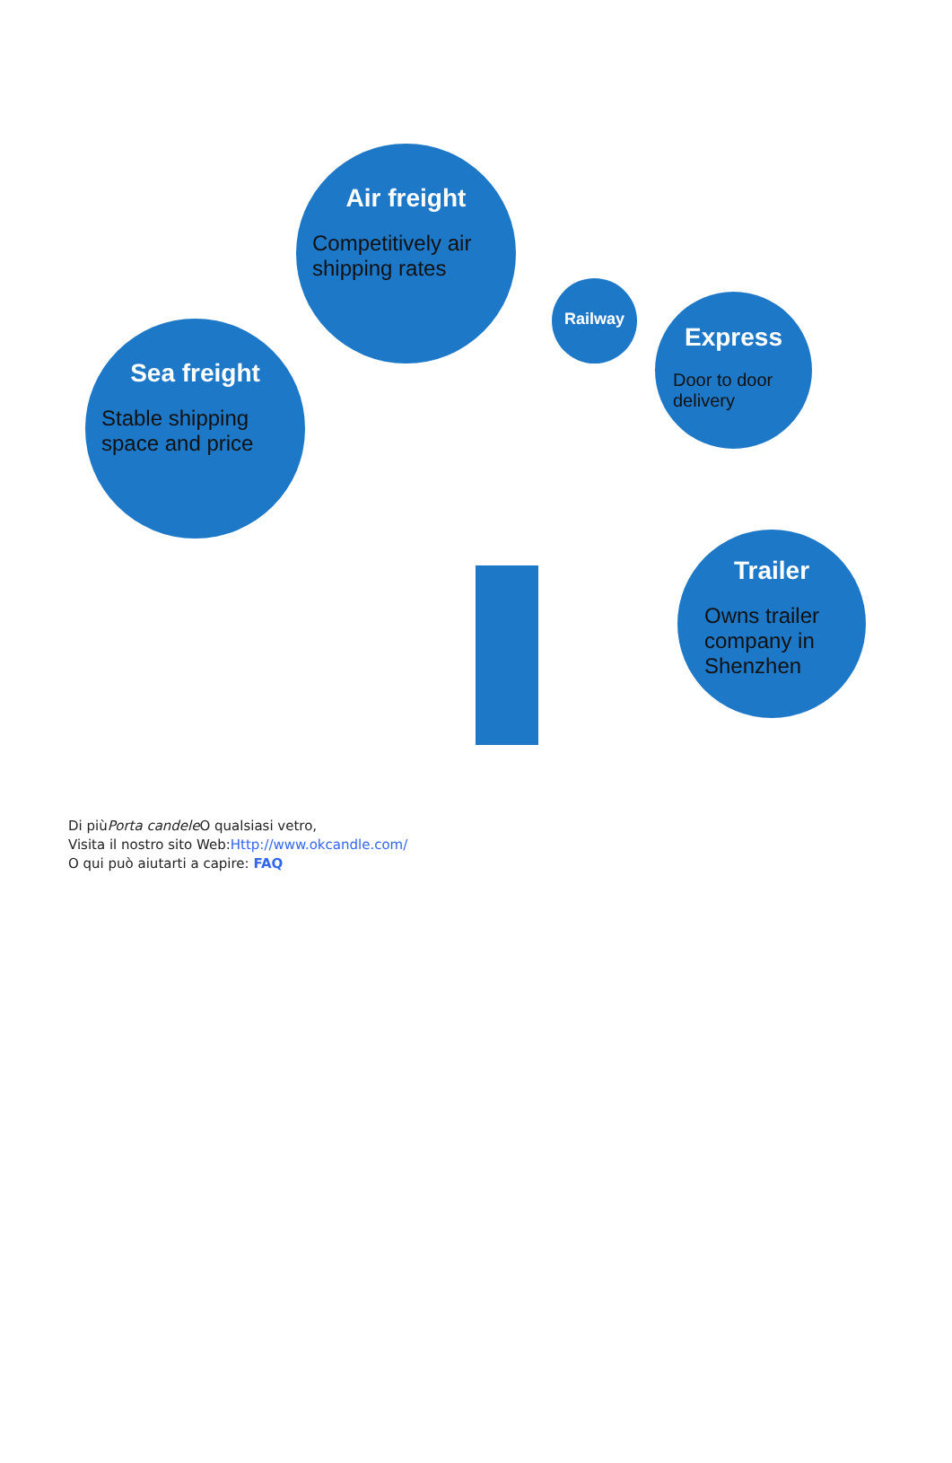Air freight
Competitively air shipping rates
Sea freight
Stable shipping space and price
Railway
Express
Door to door delivery
Trailer
Owns trailer company in Shenzhen
Di piùPorta candele O qualsiasi vetro,
Visita il nostro sito Web:Http://www.okcandle.com/
O qui può aiutarti a capire: FAQ